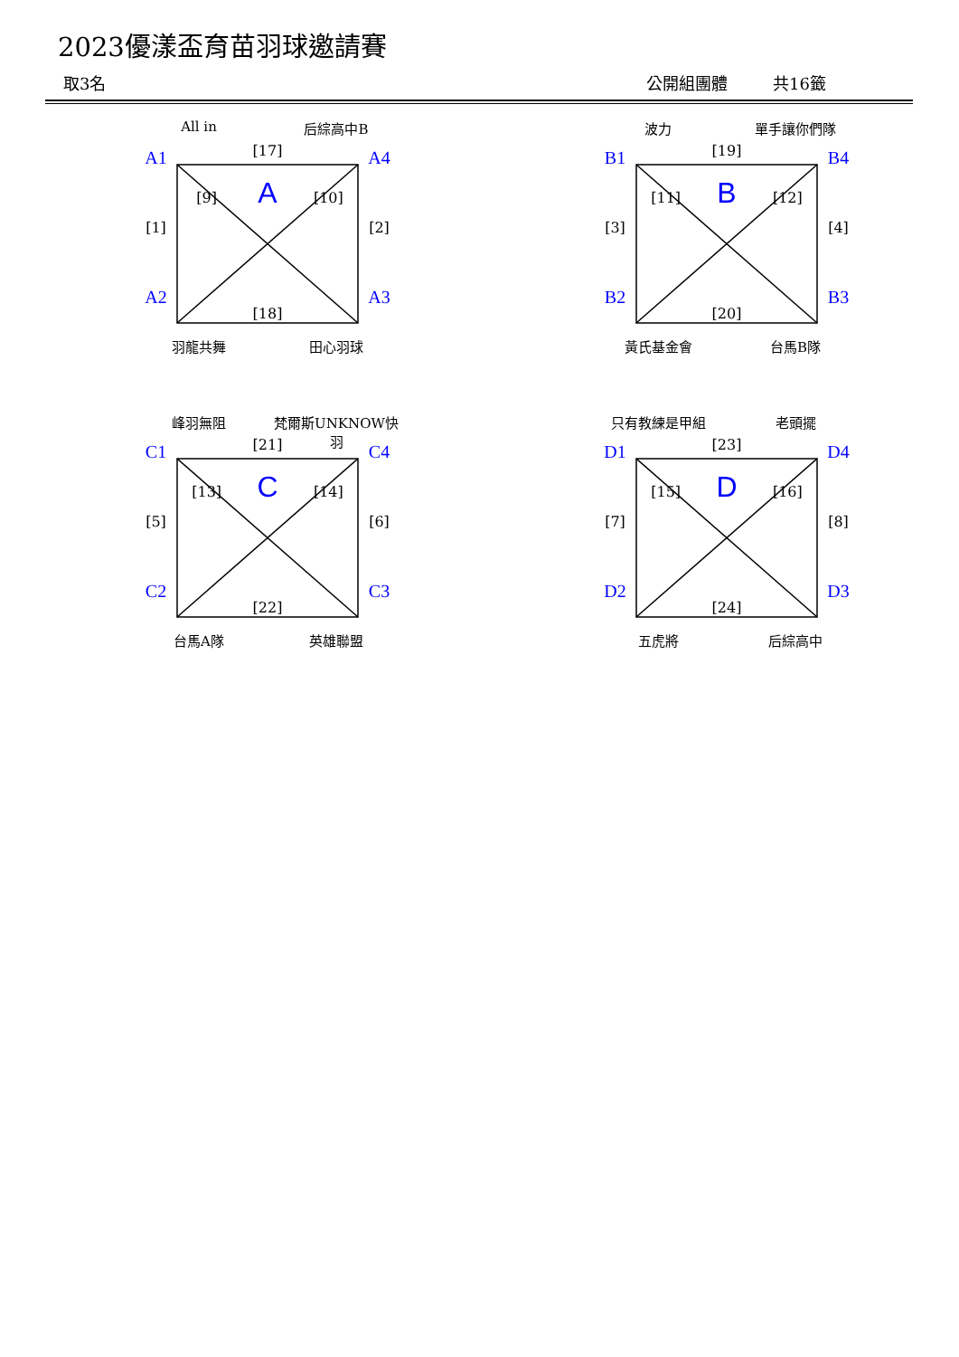2023優漾盃育苗羽球邀請賽
取3名 公開組團體 共16籤
All in 后綜高中B
[17]
A1
[1]
A2
[9] A [10] [18]
A4
[2]
A3
羽龍共舞 田心羽球
波力 單手讓你們隊
[19]
B1
[3]
B2
[11] B [12] [20]
B4
[4]
B3
黃氏基金會 台馬B隊
峰羽無阻 梵爾斯UNKNOW快羽
[21]
C1
[5]
C2
[13] C [14] [22]
C4
[6]
C3
台馬A隊 英雄聯盟
只有教練是甲組 老頭擺
[23]
D1
[7]
D2
[15] D [16] [24]
D4
[8]
D3
五虎將 后綜高中